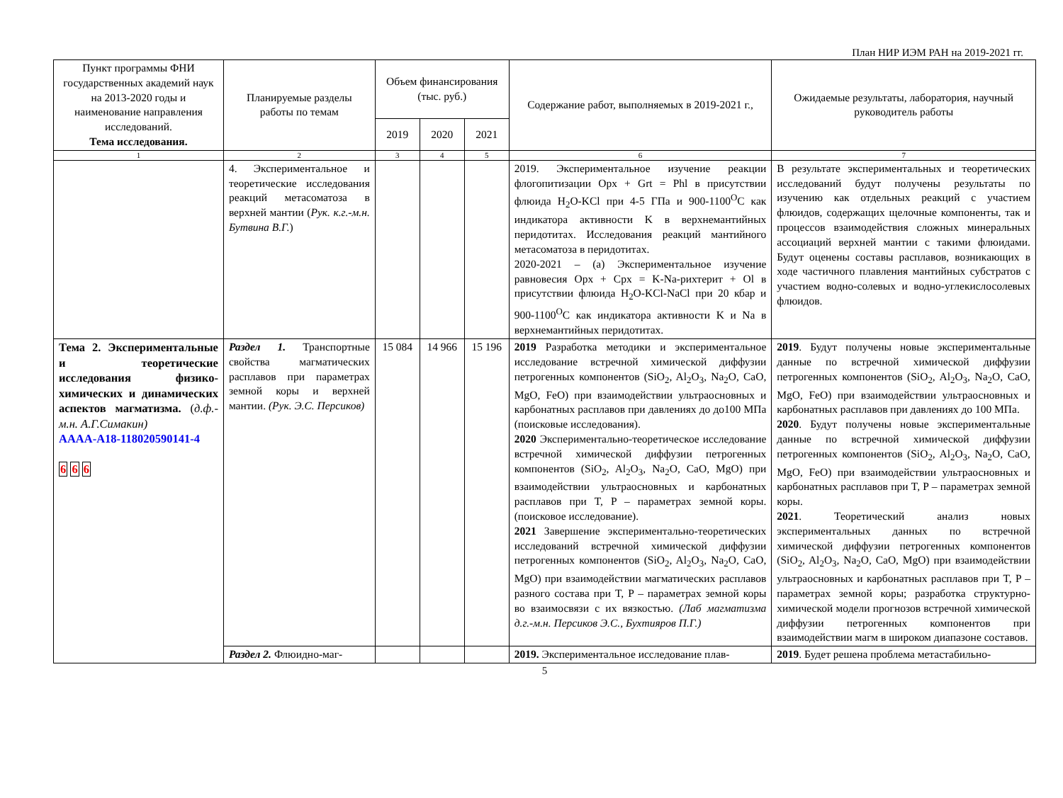План НИР ИЭМ РАН на 2019-2021 гг.
| Пункт программы ФНИ государственных академий наук на 2013-2020 годы и наименование направления исследований. Тема исследования. | Планируемые разделы работы по темам | Объем финансирования (тыс. руб.) | | | Содержание работ, выполняемых в 2019-2021 г., | Ожидаемые результаты, лаборатория, научный руководитель работы |
| --- | --- | --- | --- | --- | --- | --- |
| | | 2019 | 2020 | 2021 | | |
| 1 | 2 | 3 | 4 | 5 | 6 | 7 |
| | 4. Экспериментальное и теоретические исследования реакций метасоматоза в верхней мантии ( Рук. к.г.-м.н. Бутвина В.Г. ) | | | | 2019. Экспериментальное изучение реакции флогопитизации Opx + Grt = Phl в присутствии флюида H<sub>2</sub>O-KCl при 4-5 ГПа и 900-1100<sup>O</sup>С как индикатора активности K в верхнемантийных перидотитах. Исследования реакций мантийного метасоматоза в перидотитах. 2020-2021 – (а) Экспериментальное изучение равновесия Opx + Cpx = K-Na-рихтерит + Ol в присутствии флюида H<sub>2</sub>O-KCl-NaCl при 20 кбар и 900-1100<sup>O</sup>С как индикатора активности K и Na в верхнемантийных перидотитах. | В результате экспериментальных и теоретических исследований будут получены результаты по изучению как отдельных реакций с участием флюидов, содержащих щелочные компоненты, так и процессов взаимодействия сложных минеральных ассоциаций верхней мантии с такими флюидами. Будут оценены составы расплавов, возникающих в ходе частичного плавления мантийных субстратов с участием водно-солевых и водно-углекислосолевых флюидов. |
| Тема 2. Экспериментальные и теоретические исследования физико-химических и динамических аспектов магматизма. ( д.ф.-м.н. А.Г.Симакин) АААА-А18-118020590141-4 6 6 6 | Раздел 1. Транспортные свойства магматических расплавов при параметрах земной коры и верхней мантии. (Рук. Э.С. Персиков) | 15 084 | 14 966 | 15 196 | 2019 Разработка методики и экспериментальное исследование встречной химической диффузии петрогенных компонентов (SiO<sub>2</sub>, Al<sub>2</sub>O<sub>3</sub>, Na<sub>2</sub>O, CaO, MgO, FeO) при взаимодействии ультраосновных и карбонатных расплавов при давлениях до до100 МПа (поисковые исследования). 2020 Экспериментально-теоретическое исследование встречной химической диффузии петрогенных компонентов (SiO<sub>2</sub>, Al<sub>2</sub>O<sub>3</sub>, Na<sub>2</sub>O, CaO, MgO) при взаимодействии ультраосновных и карбонатных расплавов при T, P – параметрах земной коры. (поисковое исследование). 2021 Завершение экспериментально-теоретических исследований встречной химической диффузии петрогенных компонентов (SiO<sub>2</sub>, Al<sub>2</sub>O<sub>3</sub>, Na<sub>2</sub>O, CaO, MgO) при взаимодействии магматических расплавов разного состава при T, P – параметрах земной коры во взаимосвязи с их вязкостью. (Лаб магматизма д.г.-м.н. Персиков Э.С., Бухтияров П.Г.) | 2019 . Будут получены новые экспериментальные данные по встречной химической диффузии петрогенных компонентов (SiO<sub>2</sub>, Al<sub>2</sub>O<sub>3</sub>, Na<sub>2</sub>O, CaO, MgO, FeO) при взаимодействии ультраосновных и карбонатных расплавов при давлениях до 100 МПа. 2020 . Будут получены новые экспериментальные данные по встречной химической диффузии петрогенных компонентов (SiO<sub>2</sub>, Al<sub>2</sub>O<sub>3</sub>, Na<sub>2</sub>O, CaO, MgO, FeO) при взаимодействии ультраосновных и карбонатных расплавов при T, P – параметрах земной коры. 2021 . Теоретический анализ новых экспериментальных данных по встречной химической диффузии петрогенных компонентов (SiO<sub>2</sub>, Al<sub>2</sub>O<sub>3</sub>, Na<sub>2</sub>O, CaO, MgO) при взаимодействии ультраосновных и карбонатных расплавов при T, P – параметрах земной коры; разработка структурно-химической модели прогнозов встречной химической диффузии петрогенных компонентов при взаимодействии магм в широком диапазоне составов. |
| | Раздел 2. Флюидно-маг- | | | | 2019. Экспериментальное исследование плав- | 2019 . Будет решена проблема метастабильно- |
5